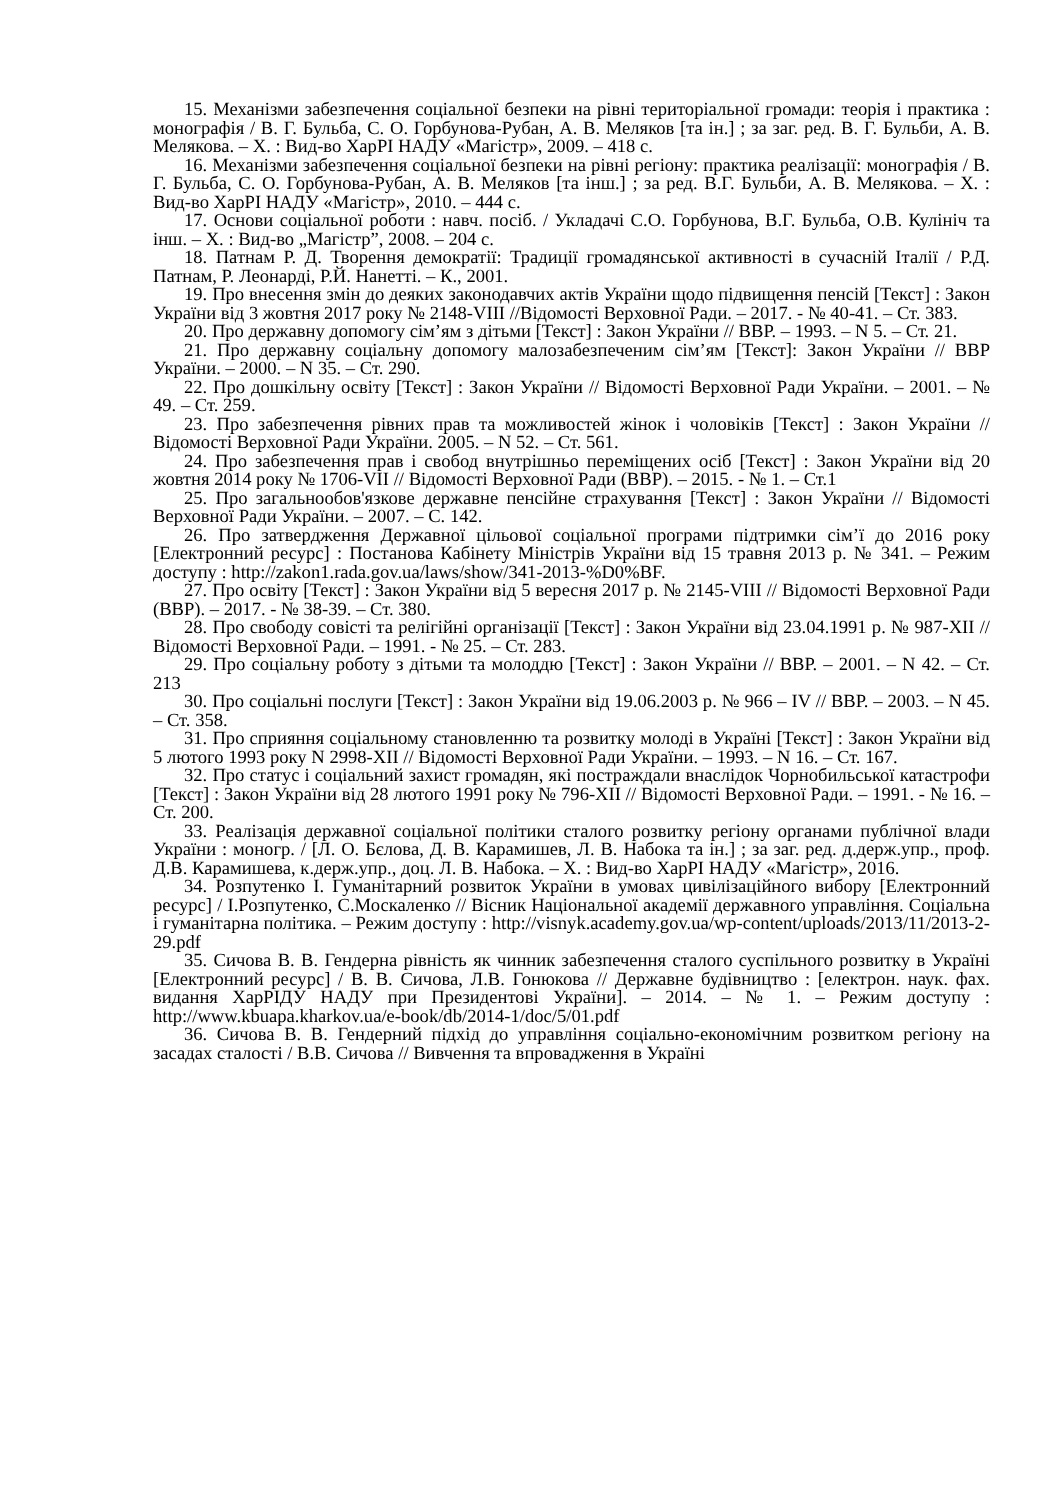15. Механізми забезпечення соціальної безпеки на рівні територіальної громади: теорія і практика : монографія / В. Г. Бульба, С. О. Горбунова-Рубан, А. В. Меляков [та ін.] ; за заг. ред. В. Г. Бульби, А. В. Мелякова. – Х. : Вид-во ХарРІ НАДУ «Магістр», 2009. – 418 с.
16. Механізми забезпечення соціальної безпеки на рівні регіону: практика реалізації: монографія / В. Г. Бульба, С. О. Горбунова-Рубан, А. В. Меляков [та інш.] ; за ред. В.Г. Бульби, А. В. Мелякова. – Х. : Вид-во ХарРІ НАДУ «Магістр», 2010. – 444 с.
17. Основи соціальної роботи : навч. посіб. / Укладачі С.О. Горбунова, В.Г. Бульба, О.В. Кулініч та інш. – Х. : Вид-во „Магістр”, 2008. – 204 с.
18. Патнам Р. Д. Творення демократії: Традиції громадянської активності в сучасній Італії / Р.Д. Патнам, Р. Леонарді, Р.Й. Нанетті. – К., 2001.
19. Про внесення змін до деяких законодавчих актів України щодо підвищення пенсій [Текст] : Закон України від 3 жовтня 2017 року № 2148-VIII //Відомості Верховної Ради. – 2017. - № 40-41. – Ст. 383.
20. Про державну допомогу сім’ям з дітьми [Текст] : Закон України // ВВР. – 1993. – N 5. – Ст. 21.
21. Про державну соціальну допомогу малозабезпеченим сім’ям [Текст]: Закон України // ВВР України. – 2000. – N 35. – Ст. 290.
22. Про дошкільну освіту [Текст] : Закон України // Відомості Верховної Ради України. – 2001. – № 49. – Ст. 259.
23. Про забезпечення рівних прав та можливостей жінок і чоловіків [Текст] : Закон України // Відомості Верховної Ради України. 2005. – N 52. – Ст. 561.
24. Про забезпечення прав і свобод внутрішньо переміщених осіб [Текст] : Закон України від 20 жовтня 2014 року № 1706-VII // Відомості Верховної Ради (ВВР). – 2015. - № 1. – Ст.1
25. Про загальнообов'язкове державне пенсійне страхування [Текст] : Закон України // Відомості Верховної Ради України. – 2007. – С. 142.
26. Про затвердження Державної цільової соціальної програми підтримки сім’ї до 2016 року [Електронний ресурс] : Постанова Кабінету Міністрів України від 15 травня 2013 р. № 341. – Режим доступу : http://zakon1.rada.gov.ua/laws/show/341-2013-%D0%BF.
27. Про освіту [Текст] : Закон України від 5 вересня 2017 р. № 2145-VIII // Відомості Верховної Ради (ВВР). – 2017. - № 38-39. – Ст. 380.
28. Про свободу совісті та релігійні організації [Текст] : Закон України від 23.04.1991 р. № 987-XII // Відомості Верховної Ради. – 1991. - № 25. – Ст. 283.
29. Про соціальну роботу з дітьми та молоддю [Текст] : Закон України // ВВР. – 2001. – N 42. – Ст. 213
30. Про соціальні послуги [Текст] : Закон України від 19.06.2003 р. № 966 – IV // ВВР. – 2003. – N 45. – Ст. 358.
31. Про сприяння соціальному становленню та розвитку молоді в Україні [Текст] : Закон України від 5 лютого 1993 року N 2998-XII // Відомості Верховної Ради України. – 1993. – N 16. – Ст. 167.
32. Про статус і соціальний захист громадян, які постраждали внаслідок Чорнобильської катастрофи [Текст] : Закон України від 28 лютого 1991 року № 796-XII // Відомості Верховної Ради. – 1991. - № 16. – Ст. 200.
33. Реалізація державної соціальної політики сталого розвитку регіону органами публічної влади України : моногр. / [Л. О. Бєлова, Д. В. Карамишев, Л. В. Набока та ін.] ; за заг. ред. д.держ.упр., проф. Д.В. Карамишева, к.держ.упр., доц. Л. В. Набока. – Х. : Вид-во ХарРІ НАДУ «Магістр», 2016.
34. Розпутенко І. Гуманітарний розвиток України в умовах цивілізаційного вибору [Електронний ресурс] / І.Розпутенко, С.Москаленко // Вісник Національної академії державного управління. Соціальна і гуманітарна політика. – Режим доступу : http://visnyk.academy.gov.ua/wp-content/uploads/2013/11/2013-2-29.pdf
35. Сичова В. В. Гендерна рівність як чинник забезпечення сталого суспільного розвитку в Україні [Електронний ресурс] / В. В. Сичова, Л.В. Гонюкова // Державне будівництво : [електрон. наук. фах. видання ХарРІДУ НАДУ при Президентові України]. – 2014. – № 1. – Режим доступу : http://www.kbuapa.kharkov.ua/e-book/db/2014-1/doc/5/01.pdf
36. Сичова В. В. Гендерний підхід до управління соціально-економічним розвитком регіону на засадах сталості / В.В. Сичова // Вивчення та впровадження в Україні